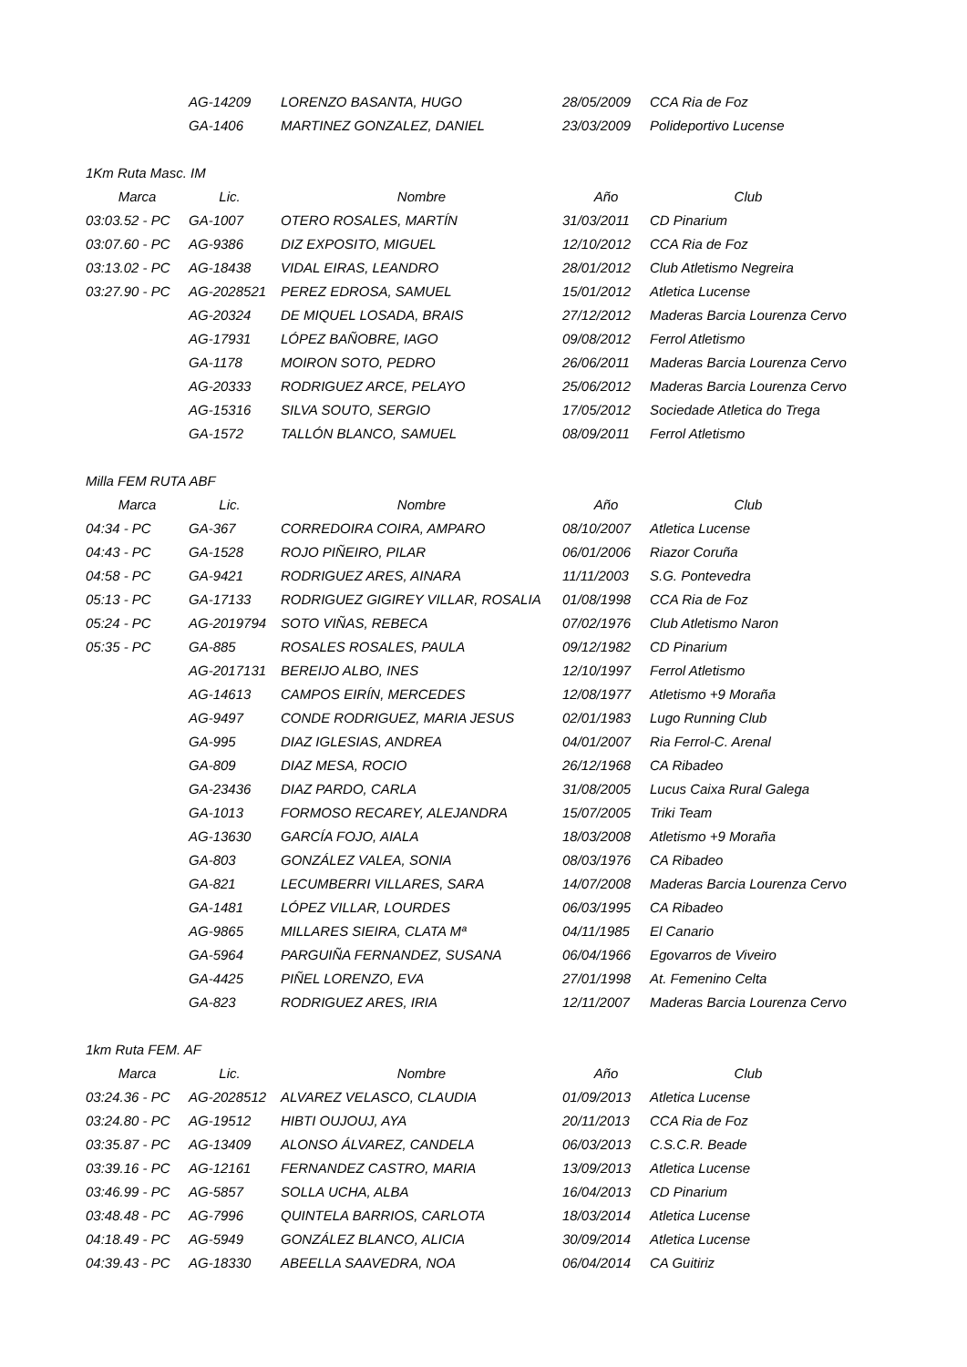| | AG-14209 | LORENZO BASANTA, HUGO | 28/05/2009 | CCA Ria de Foz |
| | GA-1406 | MARTINEZ GONZALEZ, DANIEL | 23/03/2009 | Polideportivo Lucense |
| 1Km Ruta Masc. IM | | | | |
| Marca | Lic. | Nombre | Año | Club |
| 03:03.52 - PC | GA-1007 | OTERO ROSALES, MARTÍN | 31/03/2011 | CD Pinarium |
| 03:07.60 - PC | AG-9386 | DIZ EXPOSITO, MIGUEL | 12/10/2012 | CCA Ria de Foz |
| 03:13.02 - PC | AG-18438 | VIDAL EIRAS, LEANDRO | 28/01/2012 | Club Atletismo Negreira |
| 03:27.90 - PC | AG-2028521 | PEREZ EDROSA, SAMUEL | 15/01/2012 | Atletica Lucense |
| | AG-20324 | DE MIQUEL LOSADA, BRAIS | 27/12/2012 | Maderas Barcia Lourenza Cervo |
| | AG-17931 | LÓPEZ BAÑOBRE, IAGO | 09/08/2012 | Ferrol Atletismo |
| | GA-1178 | MOIRON SOTO, PEDRO | 26/06/2011 | Maderas Barcia Lourenza Cervo |
| | AG-20333 | RODRIGUEZ ARCE, PELAYO | 25/06/2012 | Maderas Barcia Lourenza Cervo |
| | AG-15316 | SILVA SOUTO, SERGIO | 17/05/2012 | Sociedade Atletica do Trega |
| | GA-1572 | TALLÓN BLANCO, SAMUEL | 08/09/2011 | Ferrol Atletismo |
| Milla FEM RUTA ABF | | | | |
| Marca | Lic. | Nombre | Año | Club |
| 04:34 - PC | GA-367 | CORREDOIRA COIRA, AMPARO | 08/10/2007 | Atletica Lucense |
| 04:43 - PC | GA-1528 | ROJO PIÑEIRO, PILAR | 06/01/2006 | Riazor Coruña |
| 04:58 - PC | GA-9421 | RODRIGUEZ ARES, AINARA | 11/11/2003 | S.G. Pontevedra |
| 05:13 - PC | GA-17133 | RODRIGUEZ GIGIREY VILLAR, ROSALIA | 01/08/1998 | CCA Ria de Foz |
| 05:24 - PC | AG-2019794 | SOTO VIÑAS, REBECA | 07/02/1976 | Club Atletismo Naron |
| 05:35 - PC | GA-885 | ROSALES ROSALES, PAULA | 09/12/1982 | CD Pinarium |
| | AG-2017131 | BEREIJO ALBO, INES | 12/10/1997 | Ferrol Atletismo |
| | AG-14613 | CAMPOS EIRÍN, MERCEDES | 12/08/1977 | Atletismo +9 Moraña |
| | AG-9497 | CONDE RODRIGUEZ, MARIA JESUS | 02/01/1983 | Lugo Running Club |
| | GA-995 | DIAZ IGLESIAS, ANDREA | 04/01/2007 | Ria Ferrol-C. Arenal |
| | GA-809 | DIAZ MESA, ROCIO | 26/12/1968 | CA Ribadeo |
| | GA-23436 | DIAZ PARDO, CARLA | 31/08/2005 | Lucus Caixa Rural Galega |
| | GA-1013 | FORMOSO RECAREY, ALEJANDRA | 15/07/2005 | Triki Team |
| | AG-13630 | GARCÍA FOJO, AIALA | 18/03/2008 | Atletismo +9 Moraña |
| | GA-803 | GONZÁLEZ VALEA, SONIA | 08/03/1976 | CA Ribadeo |
| | GA-821 | LECUMBERRI VILLARES, SARA | 14/07/2008 | Maderas Barcia Lourenza Cervo |
| | GA-1481 | LÓPEZ VILLAR, LOURDES | 06/03/1995 | CA Ribadeo |
| | AG-9865 | MILLARES SIEIRA, CLATA Mª | 04/11/1985 | El Canario |
| | GA-5964 | PARGUIÑA FERNANDEZ, SUSANA | 06/04/1966 | Egovarros de Viveiro |
| | GA-4425 | PIÑEL LORENZO, EVA | 27/01/1998 | At. Femenino Celta |
| | GA-823 | RODRIGUEZ ARES, IRIA | 12/11/2007 | Maderas Barcia Lourenza Cervo |
| 1km Ruta FEM. AF | | | | |
| Marca | Lic. | Nombre | Año | Club |
| 03:24.36 - PC | AG-2028512 | ALVAREZ VELASCO, CLAUDIA | 01/09/2013 | Atletica Lucense |
| 03:24.80 - PC | AG-19512 | HIBTI OUJOUJ, AYA | 20/11/2013 | CCA Ria de Foz |
| 03:35.87 - PC | AG-13409 | ALONSO ÁLVAREZ, CANDELA | 06/03/2013 | C.S.C.R. Beade |
| 03:39.16 - PC | AG-12161 | FERNANDEZ CASTRO, MARIA | 13/09/2013 | Atletica Lucense |
| 03:46.99 - PC | AG-5857 | SOLLA UCHA, ALBA | 16/04/2013 | CD Pinarium |
| 03:48.48 - PC | AG-7996 | QUINTELA BARRIOS, CARLOTA | 18/03/2014 | Atletica Lucense |
| 04:18.49 - PC | AG-5949 | GONZÁLEZ BLANCO, ALICIA | 30/09/2014 | Atletica Lucense |
| 04:39.43 - PC | AG-18330 | ABEELLA SAAVEDRA, NOA | 06/04/2014 | CA Guitiriz |